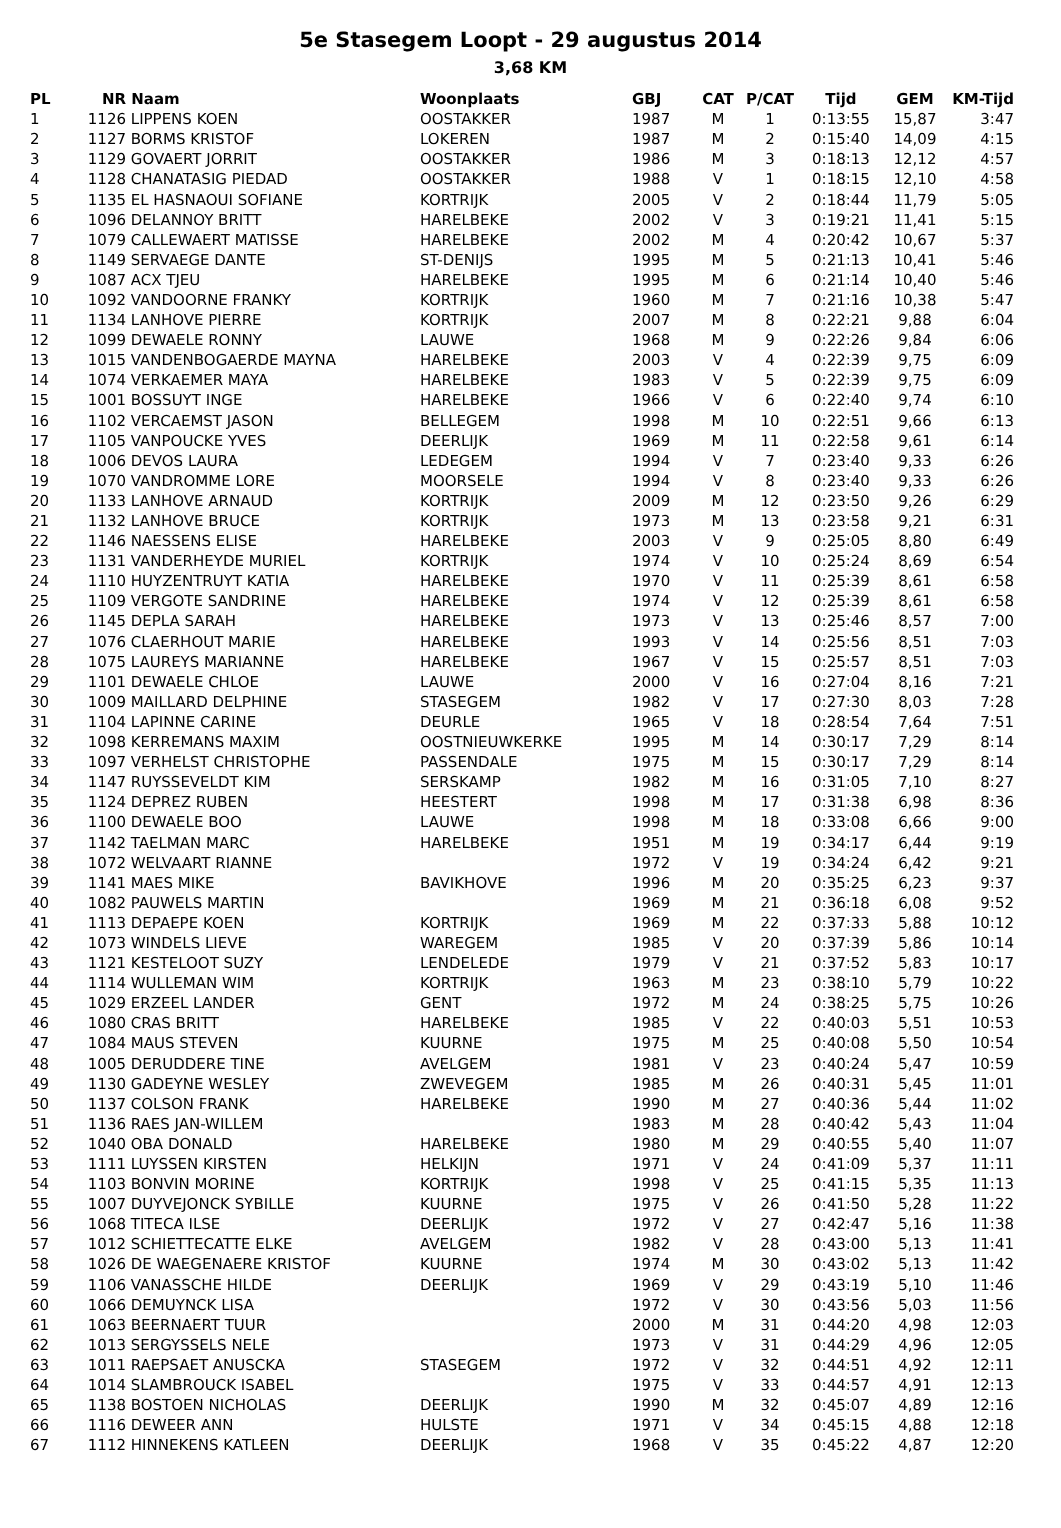5e Stasegem Loopt - 29 augustus 2014
3,68 KM
| PL | NR | Naam | Woonplaats | GBJ | CAT | P/CAT | Tijd | GEM | KM-Tijd |
| --- | --- | --- | --- | --- | --- | --- | --- | --- | --- |
| 1 | 1126 | LIPPENS KOEN | OOSTAKKER | 1987 | M | 1 | 0:13:55 | 15,87 | 3:47 |
| 2 | 1127 | BORMS KRISTOF | LOKEREN | 1987 | M | 2 | 0:15:40 | 14,09 | 4:15 |
| 3 | 1129 | GOVAERT JORRIT | OOSTAKKER | 1986 | M | 3 | 0:18:13 | 12,12 | 4:57 |
| 4 | 1128 | CHANATASIG PIEDAD | OOSTAKKER | 1988 | V | 1 | 0:18:15 | 12,10 | 4:58 |
| 5 | 1135 | EL HASNAOUI SOFIANE | KORTRIJK | 2005 | V | 2 | 0:18:44 | 11,79 | 5:05 |
| 6 | 1096 | DELANNOY BRITT | HARELBEKE | 2002 | V | 3 | 0:19:21 | 11,41 | 5:15 |
| 7 | 1079 | CALLEWAERT MATISSE | HARELBEKE | 2002 | M | 4 | 0:20:42 | 10,67 | 5:37 |
| 8 | 1149 | SERVAEGE DANTE | ST-DENIJS | 1995 | M | 5 | 0:21:13 | 10,41 | 5:46 |
| 9 | 1087 | ACX TJEU | HARELBEKE | 1995 | M | 6 | 0:21:14 | 10,40 | 5:46 |
| 10 | 1092 | VANDOORNE FRANKY | KORTRIJK | 1960 | M | 7 | 0:21:16 | 10,38 | 5:47 |
| 11 | 1134 | LANHOVE PIERRE | KORTRIJK | 2007 | M | 8 | 0:22:21 | 9,88 | 6:04 |
| 12 | 1099 | DEWAELE RONNY | LAUWE | 1968 | M | 9 | 0:22:26 | 9,84 | 6:06 |
| 13 | 1015 | VANDENBOGAERDE MAYNA | HARELBEKE | 2003 | V | 4 | 0:22:39 | 9,75 | 6:09 |
| 14 | 1074 | VERKAEMER MAYA | HARELBEKE | 1983 | V | 5 | 0:22:39 | 9,75 | 6:09 |
| 15 | 1001 | BOSSUYT INGE | HARELBEKE | 1966 | V | 6 | 0:22:40 | 9,74 | 6:10 |
| 16 | 1102 | VERCAEMST JASON | BELLEGEM | 1998 | M | 10 | 0:22:51 | 9,66 | 6:13 |
| 17 | 1105 | VANPOUCKE YVES | DEERLIJK | 1969 | M | 11 | 0:22:58 | 9,61 | 6:14 |
| 18 | 1006 | DEVOS LAURA | LEDEGEM | 1994 | V | 7 | 0:23:40 | 9,33 | 6:26 |
| 19 | 1070 | VANDROMME LORE | MOORSELE | 1994 | V | 8 | 0:23:40 | 9,33 | 6:26 |
| 20 | 1133 | LANHOVE ARNAUD | KORTRIJK | 2009 | M | 12 | 0:23:50 | 9,26 | 6:29 |
| 21 | 1132 | LANHOVE BRUCE | KORTRIJK | 1973 | M | 13 | 0:23:58 | 9,21 | 6:31 |
| 22 | 1146 | NAESSENS ELISE | HARELBEKE | 2003 | V | 9 | 0:25:05 | 8,80 | 6:49 |
| 23 | 1131 | VANDERHEYDE MURIEL | KORTRIJK | 1974 | V | 10 | 0:25:24 | 8,69 | 6:54 |
| 24 | 1110 | HUYZENTRUYT KATIA | HARELBEKE | 1970 | V | 11 | 0:25:39 | 8,61 | 6:58 |
| 25 | 1109 | VERGOTE SANDRINE | HARELBEKE | 1974 | V | 12 | 0:25:39 | 8,61 | 6:58 |
| 26 | 1145 | DEPLA SARAH | HARELBEKE | 1973 | V | 13 | 0:25:46 | 8,57 | 7:00 |
| 27 | 1076 | CLAERHOUT MARIE | HARELBEKE | 1993 | V | 14 | 0:25:56 | 8,51 | 7:03 |
| 28 | 1075 | LAUREYS MARIANNE | HARELBEKE | 1967 | V | 15 | 0:25:57 | 8,51 | 7:03 |
| 29 | 1101 | DEWAELE CHLOE | LAUWE | 2000 | V | 16 | 0:27:04 | 8,16 | 7:21 |
| 30 | 1009 | MAILLARD DELPHINE | STASEGEM | 1982 | V | 17 | 0:27:30 | 8,03 | 7:28 |
| 31 | 1104 | LAPINNE CARINE | DEURLE | 1965 | V | 18 | 0:28:54 | 7,64 | 7:51 |
| 32 | 1098 | KERREMANS MAXIM | OOSTNIEUWKERKE | 1995 | M | 14 | 0:30:17 | 7,29 | 8:14 |
| 33 | 1097 | VERHELST CHRISTOPHE | PASSENDALE | 1975 | M | 15 | 0:30:17 | 7,29 | 8:14 |
| 34 | 1147 | RUYSSEVELDT KIM | SERSKAMP | 1982 | M | 16 | 0:31:05 | 7,10 | 8:27 |
| 35 | 1124 | DEPREZ RUBEN | HEESTERT | 1998 | M | 17 | 0:31:38 | 6,98 | 8:36 |
| 36 | 1100 | DEWAELE BOO | LAUWE | 1998 | M | 18 | 0:33:08 | 6,66 | 9:00 |
| 37 | 1142 | TAELMAN MARC | HARELBEKE | 1951 | M | 19 | 0:34:17 | 6,44 | 9:19 |
| 38 | 1072 | WELVAART RIANNE | | 1972 | V | 19 | 0:34:24 | 6,42 | 9:21 |
| 39 | 1141 | MAES MIKE | BAVIKHOVE | 1996 | M | 20 | 0:35:25 | 6,23 | 9:37 |
| 40 | 1082 | PAUWELS MARTIN | | 1969 | M | 21 | 0:36:18 | 6,08 | 9:52 |
| 41 | 1113 | DEPAEPE KOEN | KORTRIJK | 1969 | M | 22 | 0:37:33 | 5,88 | 10:12 |
| 42 | 1073 | WINDELS LIEVE | WAREGEM | 1985 | V | 20 | 0:37:39 | 5,86 | 10:14 |
| 43 | 1121 | KESTELOOT SUZY | LENDELEDE | 1979 | V | 21 | 0:37:52 | 5,83 | 10:17 |
| 44 | 1114 | WULLEMAN WIM | KORTRIJK | 1963 | M | 23 | 0:38:10 | 5,79 | 10:22 |
| 45 | 1029 | ERZEEL LANDER | GENT | 1972 | M | 24 | 0:38:25 | 5,75 | 10:26 |
| 46 | 1080 | CRAS BRITT | HARELBEKE | 1985 | V | 22 | 0:40:03 | 5,51 | 10:53 |
| 47 | 1084 | MAUS STEVEN | KUURNE | 1975 | M | 25 | 0:40:08 | 5,50 | 10:54 |
| 48 | 1005 | DERUDDERE TINE | AVELGEM | 1981 | V | 23 | 0:40:24 | 5,47 | 10:59 |
| 49 | 1130 | GADEYNE WESLEY | ZWEVEGEM | 1985 | M | 26 | 0:40:31 | 5,45 | 11:01 |
| 50 | 1137 | COLSON FRANK | HARELBEKE | 1990 | M | 27 | 0:40:36 | 5,44 | 11:02 |
| 51 | 1136 | RAES JAN-WILLEM | | 1983 | M | 28 | 0:40:42 | 5,43 | 11:04 |
| 52 | 1040 | OBA DONALD | HARELBEKE | 1980 | M | 29 | 0:40:55 | 5,40 | 11:07 |
| 53 | 1111 | LUYSSEN KIRSTEN | HELKIJN | 1971 | V | 24 | 0:41:09 | 5,37 | 11:11 |
| 54 | 1103 | BONVIN MORINE | KORTRIJK | 1998 | V | 25 | 0:41:15 | 5,35 | 11:13 |
| 55 | 1007 | DUYVEJONCK SYBILLE | KUURNE | 1975 | V | 26 | 0:41:50 | 5,28 | 11:22 |
| 56 | 1068 | TITECA ILSE | DEERLIJK | 1972 | V | 27 | 0:42:47 | 5,16 | 11:38 |
| 57 | 1012 | SCHIETTECATTE ELKE | AVELGEM | 1982 | V | 28 | 0:43:00 | 5,13 | 11:41 |
| 58 | 1026 | DE WAEGENAERE KRISTOF | KUURNE | 1974 | M | 30 | 0:43:02 | 5,13 | 11:42 |
| 59 | 1106 | VANASSCHE HILDE | DEERLIJK | 1969 | V | 29 | 0:43:19 | 5,10 | 11:46 |
| 60 | 1066 | DEMUYNCK LISA | | 1972 | V | 30 | 0:43:56 | 5,03 | 11:56 |
| 61 | 1063 | BEERNAERT TUUR | | 2000 | M | 31 | 0:44:20 | 4,98 | 12:03 |
| 62 | 1013 | SERGYSSELS NELE | | 1973 | V | 31 | 0:44:29 | 4,96 | 12:05 |
| 63 | 1011 | RAEPSAET ANUSCKA | STASEGEM | 1972 | V | 32 | 0:44:51 | 4,92 | 12:11 |
| 64 | 1014 | SLAMBROUCK ISABEL | | 1975 | V | 33 | 0:44:57 | 4,91 | 12:13 |
| 65 | 1138 | BOSTOEN NICHOLAS | DEERLIJK | 1990 | M | 32 | 0:45:07 | 4,89 | 12:16 |
| 66 | 1116 | DEWEER ANN | HULSTE | 1971 | V | 34 | 0:45:15 | 4,88 | 12:18 |
| 67 | 1112 | HINNEKENS KATLEEN | DEERLIJK | 1968 | V | 35 | 0:45:22 | 4,87 | 12:20 |